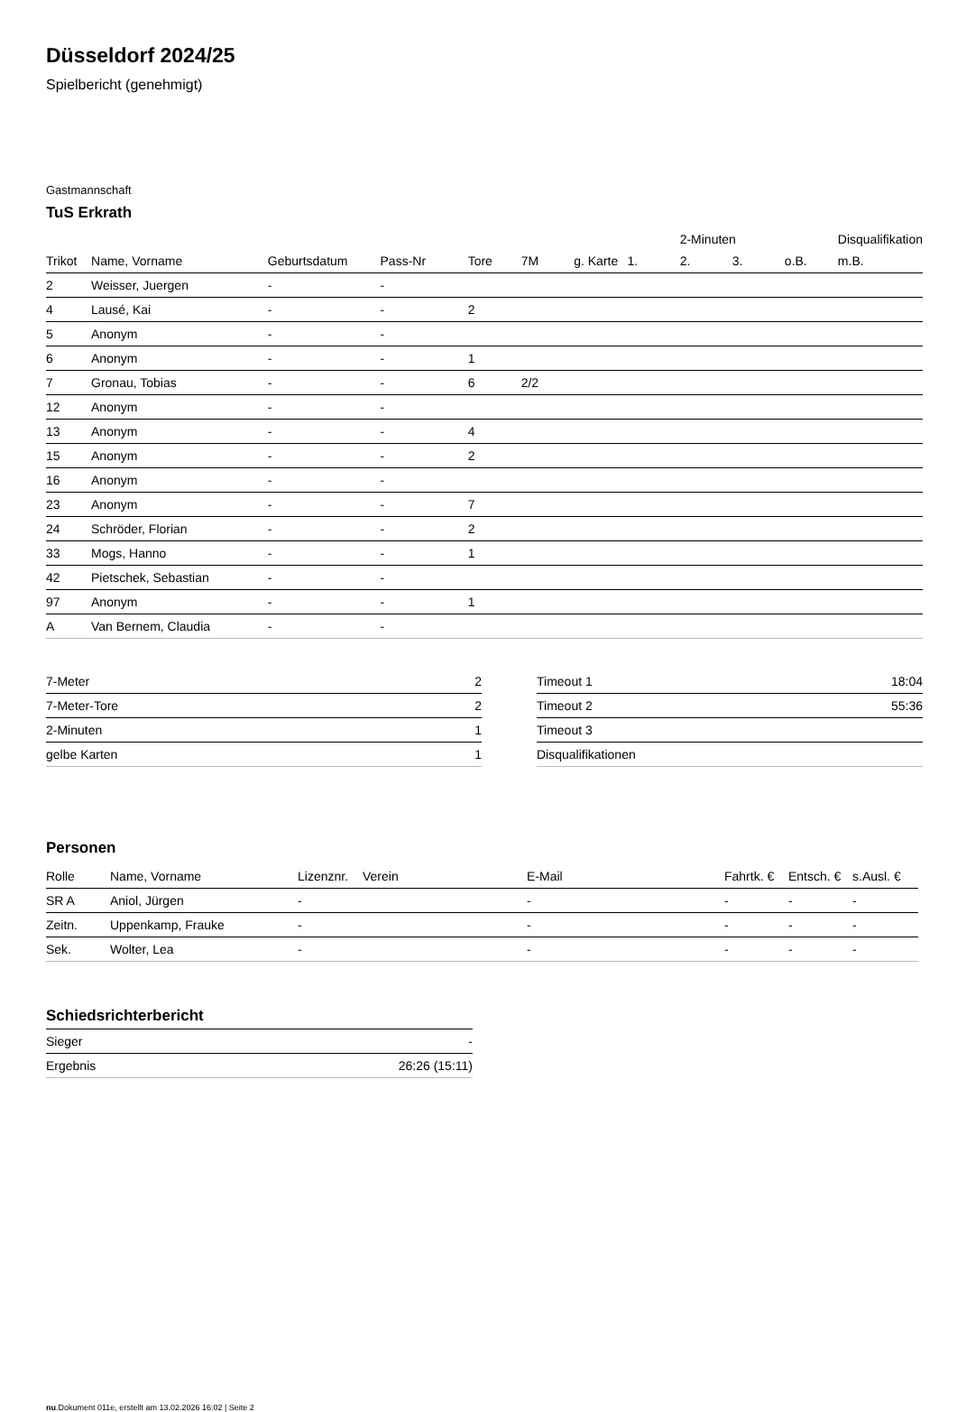Düsseldorf 2024/25
Spielbericht (genehmigt)
Gastmannschaft
TuS Erkrath
| | | | | | | | | 2-Minuten | | | Disqualifikation |
| --- | --- | --- | --- | --- | --- | --- | --- | --- | --- | --- | --- |
| Trikot | Name, Vorname | Geburtsdatum | Pass-Nr | Tore | 7M | g. Karte | 1. | 2. | 3. | o.B. | m.B. |
| 2 | Weisser, Juergen | - | - | | | | | | | | |
| 4 | Lausé, Kai | - | - | 2 | | | | | | | |
| 5 | Anonym | - | - | | | | | | | | |
| 6 | Anonym | - | - | 1 | | | | | | | |
| 7 | Gronau, Tobias | - | - | 6 | 2/2 | | | | | | |
| 12 | Anonym | - | - | | | | | | | | |
| 13 | Anonym | - | - | 4 | | | | | | | |
| 15 | Anonym | - | - | 2 | | | | | | | |
| 16 | Anonym | - | - | | | | | | | | |
| 23 | Anonym | - | - | 7 | | | | | | | |
| 24 | Schröder, Florian | - | - | 2 | | | | | | | |
| 33 | Mogs, Hanno | - | - | 1 | | | | | | | |
| 42 | Pietschek, Sebastian | - | - | | | | | | | | |
| 97 | Anonym | - | - | 1 | | | | | | | |
| A | Van Bernem, Claudia | - | - | | | | | | | | |
| 7-Meter | 2 |
| 7-Meter-Tore | 2 |
| 2-Minuten | 1 |
| gelbe Karten | 1 |
| Timeout 1 | 18:04 |
| Timeout 2 | 55:36 |
| Timeout 3 | |
| Disqualifikationen | |
Personen
| Rolle | Name, Vorname | Lizenznr. | Verein | E-Mail | Fahrtk. € | Entsch. € | s.Ausl. € |
| --- | --- | --- | --- | --- | --- | --- | --- |
| SR A | Aniol, Jürgen | - | | - | - | - | - |
| Zeitn. | Uppenkamp, Frauke | - | | - | - | - | - |
| Sek. | Wolter, Lea | - | | - | - | - | - |
Schiedsrichterbericht
| Sieger | - |
| Ergebnis | 26:26 (15:11) |
nu.Dokument 011e, erstellt am 13.02.2026 16:02 | Seite 2